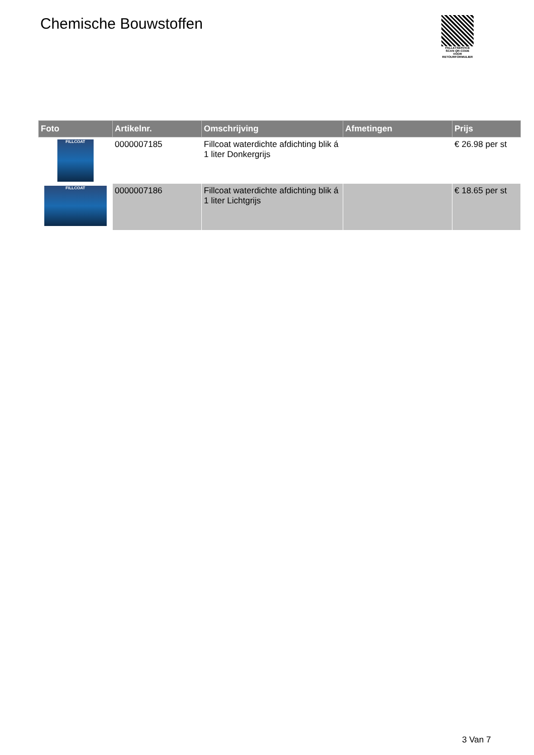Chemische Bouwstoffen
PALLETSERVICE
SCAN QR-CODE VOOR RETOURFORMULIER
| Foto | Artikelnr. | Omschrijving | Afmetingen | Prijs |
| --- | --- | --- | --- | --- |
| FILLCOAT | 0000007185 | Fillcoat waterdichte afdichting blik á 1 liter Donkergrijs | | € 26.98 per st |
| FILLCOAT | 0000007186 | Fillcoat waterdichte afdichting blik á 1 liter Lichtgrijs | | € 18.65 per st |
3 Van 7